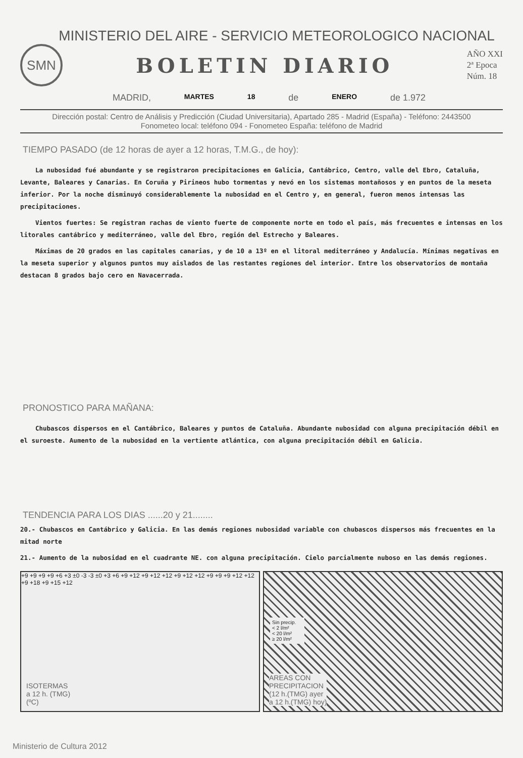MINISTERIO DEL AIRE - SERVICIO METEOROLOGICO NACIONAL
SMN
BOLETIN DIARIO
AÑO XXI
2ª Epoca
Núm. 18
MADRID, MARTES 18 de ENERO de 1.972
Dirección postal: Centro de Análisis y Predicción (Ciudad Universitaria), Apartado 285 - Madrid (España) - Teléfono: 2443500
Fonometeo local: teléfono 094 - Fonometeo España: teléfono de Madrid
TIEMPO PASADO (de 12 horas de ayer a 12 horas, T.M.G., de hoy):
La nubosidad fué abundante y se registraron precipitaciones en Galicia, Cantábrico, Centro, valle del Ebro, Cataluña, Levante, Baleares y Canarias. En Coruña y Pirineos hubo tormentas y nevó en los sistemas montañosos y en puntos de la meseta inferior. Por la noche disminuyó considerablemente la nubosidad en el Centro y, en general, fueron menos intensas las precipitaciones.
Vientos fuertes: Se registran rachas de viento fuerte de componente norte en todo el país, más frecuentes e intensas en los litorales cantábrico y mediterráneo, valle del Ebro, región del Estrecho y Baleares.
Máximas de 20 grados en las capitales canarias, y de 10 a 13º en el litoral mediterráneo y Andalucía. Mínimas negativas en la meseta superior y algunos puntos muy aislados de las restantes regiones del interior. Entre los observatorios de montaña destacan 8 grados bajo cero en Navacerrada.
PRONOSTICO PARA MAÑANA:
Chubascos dispersos en el Cantábrico, Baleares y puntos de Cataluña. Abundante nubosidad con alguna precipitación débil en el suroeste. Aumento de la nubosidad en la vertiente atlántica, con alguna precipitación débil en Galicia.
TENDENCIA PARA LOS DIAS ......20 y 21........
20.- Chubascos en Cantábrico y Galicia. En las demás regiones nubosidad variable con chubascos dispersos más frecuentes en la mitad norte
21.- Aumento de la nubosidad en el cuadrante NE. con alguna precipitación. Cielo parcialmente nuboso en las demás regiones.
+9 +9 +9 +9 +6 +3 ±0 -3 -3 ±0 +3 +6 +9 +12 +9 +12 +12 +9 +12 +12 +9 +9 +9 +12 +12 +9 +18 +9 +15 +12
ISOTERMAS
a 12 h. (TMG)
(ºC)
Sin precip.
< 2 l/m²
< 20 l/m²
≥ 20 l/m²
AREAS CON
PRECIPITACION
(12 h.(TMG) ayer
a 12 h.(TMG) hoy)
Ministerio de Cultura 2012